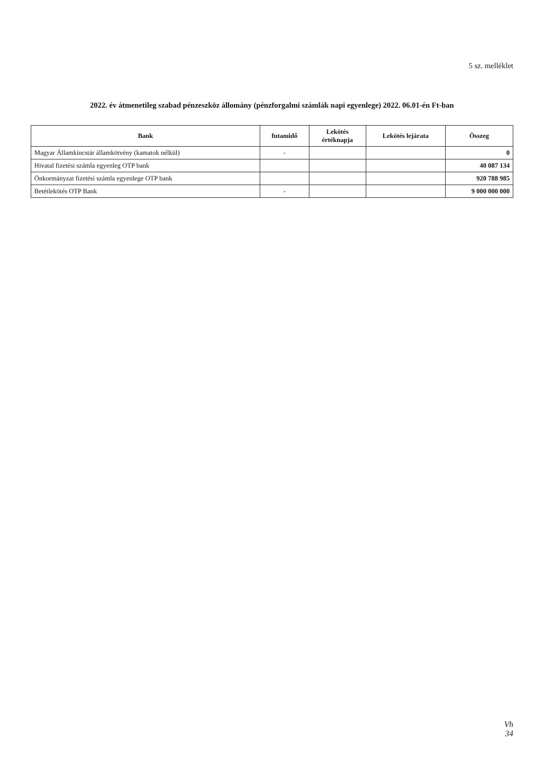5 sz. melléklet
2022. év átmenetileg szabad pénzeszköz állomány (pénzforgalmi számlák napi egyenlege) 2022. 06.01-én Ft-ban
| Bank | futamidő | Lekötés értéknapja | Lekötés lejárata | Összeg |
| --- | --- | --- | --- | --- |
| Magyar Államkincstár államkötvény (kamatok nélkül) | - | | | 0 |
| Hivatal fizetési számla egyenleg OTP bank | | | | 40 087 134 |
| Önkormányzat fizetési számla egyenlege OTP bank | | | | 920 788 985 |
| Betétlekötés OTP Bank | - | | | 9 000 000 000 |
Vh
34